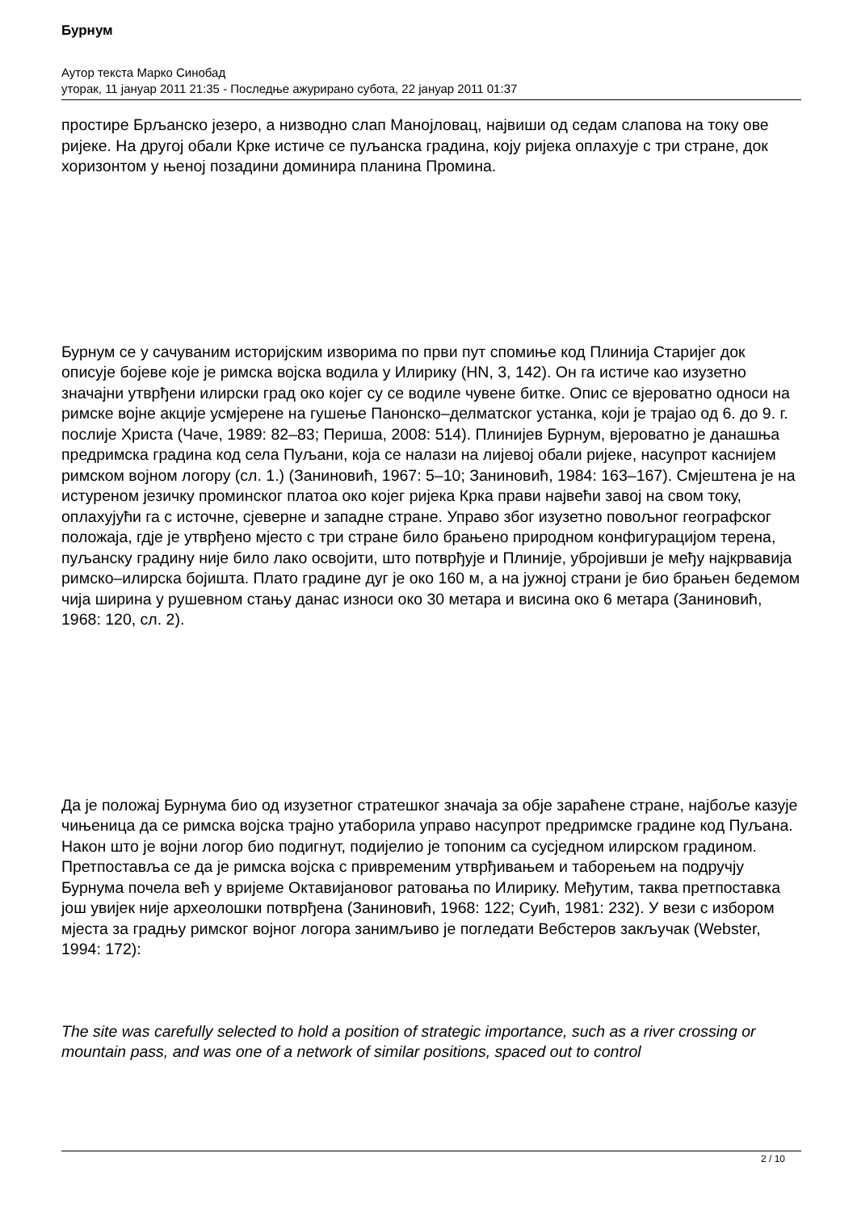Бурнум
Аутор текста Марко Синобад
уторак, 11 јануар 2011 21:35 - Последње ажурирано субота, 22 јануар 2011 01:37
простире Брљанско језеро, а низводно слап Манојловац, највиши од седам слапова на току ове ријеке. На другој обали Крке истиче се пуљанска градина, коју ријека оплахује с три стране, док хоризонтом у њеној позадини доминира планина Промина.
Бурнум се у сачуваним историјским изворима по први пут спомиње код Плинија Старијег док описује бојеве које је римска војска водила у Илирику (HN, 3, 142). Он га истиче као изузетно значајни утврђени илирски град око којег су се водиле чувене битке. Опис се вјероватно односи на римске војне акције усмјерене на гушење Панонско–делматског устанка, који је трајао од 6. до 9. г. послије Христа (Чаче, 1989: 82–83; Периша, 2008: 514). Плинијев Бурнум, вјероватно је данашња предримска градина код села Пуљани, која се налази на лијевој обали ријеке, насупрот каснијем римском војном логору (сл. 1.) (Заниновић, 1967: 5–10; Заниновић, 1984: 163–167). Смјештена је на истуреном језичку проминског платоа око којег ријека Крка прави највећи завој на свом току, оплахујући га с источне, сјеверне и западне стране. Управо због изузетно повољног географског положаја, гдје је утврђено мјесто с три стране било брањено природном конфигурацијом терена, пуљанску градину није било лако освојити, што потврђује и Плиније, убројивши је међу најкрвавија римско–илирска бојишта. Плато градине дуг је око 160 м, а на јужној страни је био брањен бедемом чија ширина у рушевном стању данас износи око 30 метара и висина око 6 метара (Заниновић, 1968: 120, сл. 2).
Да је положај Бурнума био од изузетног стратешког значаја за обје зараћене стране, најбоље казује чињеница да се римска војска трајно утаборила управо насупрот предримске градине код Пуљана. Након што је војни логор био подигнут, подијелио је топоним са сусједном илирском градином. Претпоставља се да је римска војска с привременим утврђивањем и таборењем на подручју Бурнума почела већ у вријеме Октавијановог ратовања по Илирику. Међутим, таква претпоставка још увијек није археолошки потврђена (Заниновић, 1968: 122; Суић, 1981: 232). У вези с избором мјеста за градњу римског војног логора занимљиво је погледати Вебстеров закључак (Webster, 1994: 172):
The site was carefully selected to hold a position of strategic importance, such as a river crossing or mountain pass, and was one of a network of similar positions, spaced out to control
2 / 10